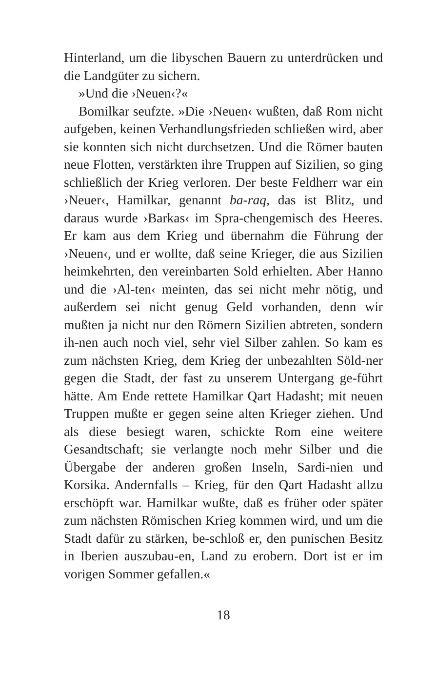Hinterland, um die libyschen Bauern zu unterdrücken und die Landgüter zu sichern.
»Und die ›Neuen‹?«
Bomilkar seufzte. »Die ›Neuen‹ wußten, daß Rom nicht aufgeben, keinen Verhandlungsfrieden schließen wird, aber sie konnten sich nicht durchsetzen. Und die Römer bauten neue Flotten, verstärkten ihre Truppen auf Sizilien, so ging schließlich der Krieg verloren. Der beste Feldherr war ein ›Neuer‹, Hamilkar, genannt ba-raq, das ist Blitz, und daraus wurde ›Barkas‹ im Spra-chengemisch des Heeres. Er kam aus dem Krieg und übernahm die Führung der ›Neuen‹, und er wollte, daß seine Krieger, die aus Sizilien heimkehrten, den vereinbarten Sold erhielten. Aber Hanno und die ›Al-ten‹ meinten, das sei nicht mehr nötig, und außerdem sei nicht genug Geld vorhanden, denn wir mußten ja nicht nur den Römern Sizilien abtreten, sondern ih-nen auch noch viel, sehr viel Silber zahlen. So kam es zum nächsten Krieg, dem Krieg der unbezahlten Söld-ner gegen die Stadt, der fast zu unserem Untergang ge-führt hätte. Am Ende rettete Hamilkar Qart Hadasht; mit neuen Truppen mußte er gegen seine alten Krieger ziehen. Und als diese besiegt waren, schickte Rom eine weitere Gesandtschaft; sie verlangte noch mehr Silber und die Übergabe der anderen großen Inseln, Sardi-nien und Korsika. Andernfalls – Krieg, für den Qart Hadasht allzu erschöpft war. Hamilkar wußte, daß es früher oder später zum nächsten Römischen Krieg kommen wird, und um die Stadt dafür zu stärken, be-schloß er, den punischen Besitz in Iberien auszubau-en, Land zu erobern. Dort ist er im vorigen Sommer gefallen.«
18